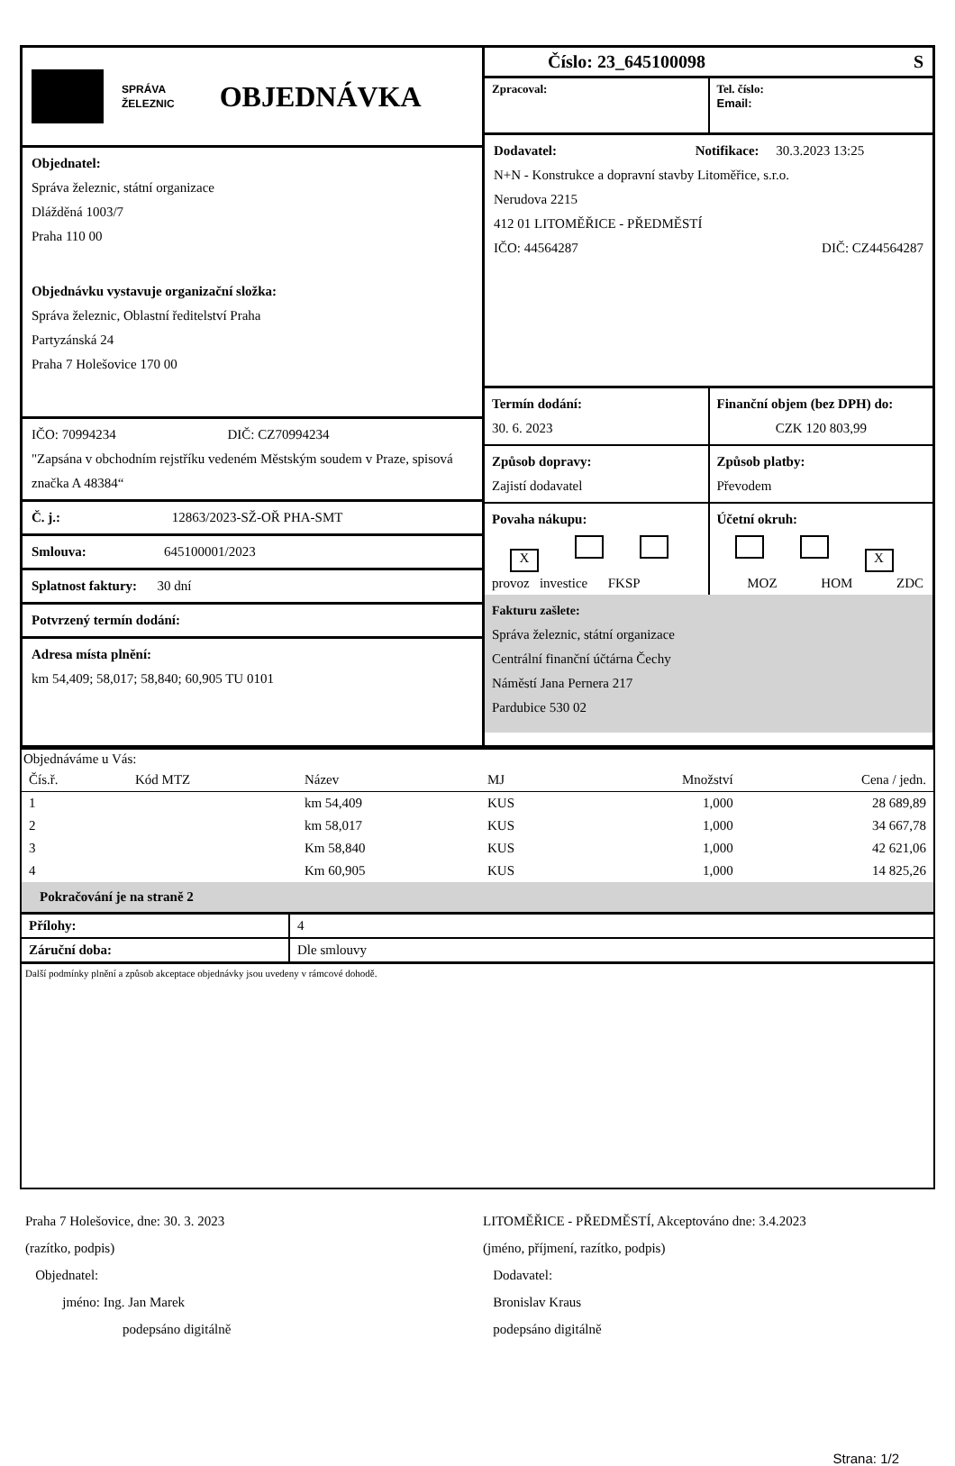SPRÁVA
ŽELEZNIC
OBJEDNÁVKA
Objednatel:
Správa železnic, státní organizace
Dlážděná 1003/7
Praha 110 00
Objednávku vystavuje organizační složka:
Správa železnic, Oblastní ředitelství Praha
Partyzánská 24
Praha 7 Holešovice 170 00
IČO: 70994234 DIČ: CZ70994234
"Zapsána v obchodním rejstříku vedeném Městským soudem v Praze, spisová značka A 48384“
Č. j.: 12863/2023-SŽ-OŘ PHA-SMT
Smlouva: 645100001/2023
Splatnost faktury: 30 dní
Potvrzený termín dodání:
Adresa místa plnění:
km 54,409; 58,017; 58,840; 60,905 TU 0101
Číslo: 23_645100098 S
Zpracoval: Tel. číslo:
Email:
Dodavatel: Notifikace: 30.3.2023 13:25
N+N - Konstrukce a dopravní stavby Litoměřice, s.r.o.
Nerudova 2215
412 01 LITOMĚŘICE - PŘEDMĚSTÍ
IČO: 44564287 DIČ: CZ44564287
Termín dodání:
30. 6. 2023
Finanční objem (bez DPH) do:
CZK 120 803,99
Způsob dopravy:
Zajistí dodavatel
Způsob platby:
Převodem
Povaha nákupu:
X
provoz investice FKSP
Účetní okruh:
X
MOZ HOM ZDC
Fakturu zašlete:
Správa železnic, státní organizace
Centrální finanční účtárna Čechy
Náměstí Jana Pernera 217
Pardubice 530 02
Objednáváme u Vás:
| Čís.ř. | Kód MTZ | Název | MJ | Množství | Cena / jedn. |
| --- | --- | --- | --- | --- | --- |
| 1 | | km 54,409 | KUS | 1,000 | 28 689,89 |
| 2 | | km 58,017 | KUS | 1,000 | 34 667,78 |
| 3 | | Km 58,840 | KUS | 1,000 | 42 621,06 |
| 4 | | Km 60,905 | KUS | 1,000 | 14 825,26 |
| Pokračování je na straně 2 | | | | | |
| Přílohy: | 4 |
| Záruční doba: | Dle smlouvy |
Další podmínky plnění a způsob akceptace objednávky jsou uvedeny v rámcové dohodě.
Praha 7 Holešovice, dne: 30. 3. 2023
(razítko, podpis)
Objednatel:
jméno: Ing. Jan Marek
podepsáno digitálně
LITOMĚŘICE - PŘEDMĚSTÍ, Akceptováno dne: 3.4.2023
(jméno, příjmení, razítko, podpis)
Dodavatel:
Bronislav Kraus
podepsáno digitálně
Strana: 1/2